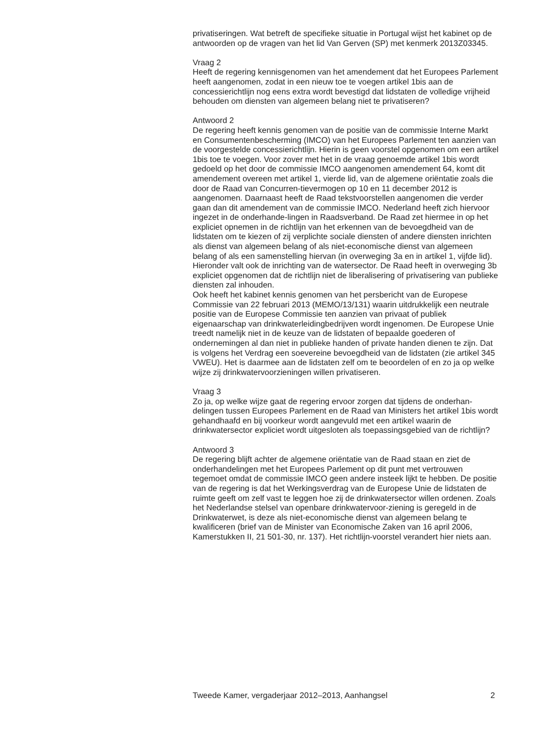privatiseringen. Wat betreft de specifieke situatie in Portugal wijst het kabinet op de antwoorden op de vragen van het lid Van Gerven (SP) met kenmerk 2013Z03345.
Vraag 2
Heeft de regering kennisgenomen van het amendement dat het Europees Parlement heeft aangenomen, zodat in een nieuw toe te voegen artikel 1bis aan de concessierichtlijn nog eens extra wordt bevestigd dat lidstaten de volledige vrijheid behouden om diensten van algemeen belang niet te privatiseren?
Antwoord 2
De regering heeft kennis genomen van de positie van de commissie Interne Markt en Consumentenbescherming (IMCO) van het Europees Parlement ten aanzien van de voorgestelde concessierichtlijn. Hierin is geen voorstel opgenomen om een artikel 1bis toe te voegen. Voor zover met het in de vraag genoemde artikel 1bis wordt gedoeld op het door de commissie IMCO aangenomen amendement 64, komt dit amendement overeen met artikel 1, vierde lid, van de algemene oriëntatie zoals die door de Raad van Concurren-tievermogen op 10 en 11 december 2012 is aangenomen. Daarnaast heeft de Raad tekstvoorstellen aangenomen die verder gaan dan dit amendement van de commissie IMCO. Nederland heeft zich hiervoor ingezet in de onderhande-lingen in Raadsverband. De Raad zet hiermee in op het expliciet opnemen in de richtlijn van het erkennen van de bevoegdheid van de lidstaten om te kiezen of zij verplichte sociale diensten of andere diensten inrichten als dienst van algemeen belang of als niet-economische dienst van algemeen belang of als een samenstelling hiervan (in overweging 3a en in artikel 1, vijfde lid). Hieronder valt ook de inrichting van de watersector. De Raad heeft in overweging 3b expliciet opgenomen dat de richtlijn niet de liberalisering of privatisering van publieke diensten zal inhouden.
Ook heeft het kabinet kennis genomen van het persbericht van de Europese Commissie van 22 februari 2013 (MEMO/13/131) waarin uitdrukkelijk een neutrale positie van de Europese Commissie ten aanzien van privaat of publiek eigenaarschap van drinkwaterleidingbedrijven wordt ingenomen. De Europese Unie treedt namelijk niet in de keuze van de lidstaten of bepaalde goederen of ondernemingen al dan niet in publieke handen of private handen dienen te zijn. Dat is volgens het Verdrag een soevereine bevoegdheid van de lidstaten (zie artikel 345 VWEU). Het is daarmee aan de lidstaten zelf om te beoordelen of en zo ja op welke wijze zij drinkwatervoorzieningen willen privatiseren.
Vraag 3
Zo ja, op welke wijze gaat de regering ervoor zorgen dat tijdens de onderhan-delingen tussen Europees Parlement en de Raad van Ministers het artikel 1bis wordt gehandhaafd en bij voorkeur wordt aangevuld met een artikel waarin de drinkwatersector expliciet wordt uitgesloten als toepassingsgebied van de richtlijn?
Antwoord 3
De regering blijft achter de algemene oriëntatie van de Raad staan en ziet de onderhandelingen met het Europees Parlement op dit punt met vertrouwen tegemoet omdat de commissie IMCO geen andere insteek lijkt te hebben. De positie van de regering is dat het Werkingsverdrag van de Europese Unie de lidstaten de ruimte geeft om zelf vast te leggen hoe zij de drinkwatersector willen ordenen. Zoals het Nederlandse stelsel van openbare drinkwatervoor-ziening is geregeld in de Drinkwaterwet, is deze als niet-economische dienst van algemeen belang te kwalificeren (brief van de Minister van Economische Zaken van 16 april 2006, Kamerstukken II, 21 501-30, nr. 137). Het richtlijn-voorstel verandert hier niets aan.
Tweede Kamer, vergaderjaar 2012–2013, Aanhangsel 2